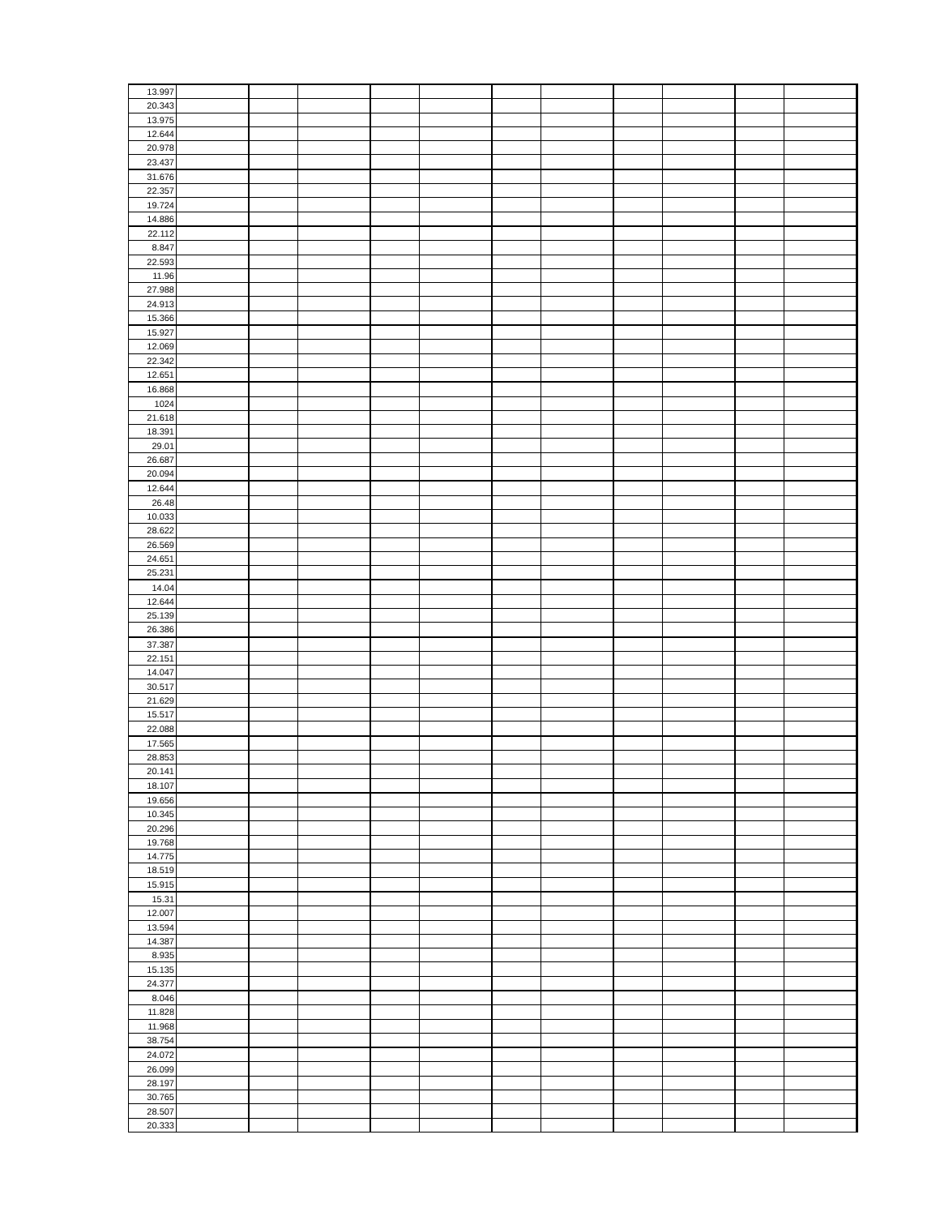| 13.997 | | | | | | | | | | | |
| 20.343 | | | | | | | | | | | |
| 13.975 | | | | | | | | | | | |
| 12.644 | | | | | | | | | | | |
| 20.978 | | | | | | | | | | | |
| 23.437 | | | | | | | | | | | |
| 31.676 | | | | | | | | | | | |
| 22.357 | | | | | | | | | | | |
| 19.724 | | | | | | | | | | | |
| 14.886 | | | | | | | | | | | |
| 22.112 | | | | | | | | | | | |
| 8.847 | | | | | | | | | | | |
| 22.593 | | | | | | | | | | | |
| 11.96 | | | | | | | | | | | |
| 27.988 | | | | | | | | | | | |
| 24.913 | | | | | | | | | | | |
| 15.366 | | | | | | | | | | | |
| 15.927 | | | | | | | | | | | |
| 12.069 | | | | | | | | | | | |
| 22.342 | | | | | | | | | | | |
| 12.651 | | | | | | | | | | | |
| 16.868 | | | | | | | | | | | |
| 1024 | | | | | | | | | | | |
| 21.618 | | | | | | | | | | | |
| 18.391 | | | | | | | | | | | |
| 29.01 | | | | | | | | | | | |
| 26.687 | | | | | | | | | | | |
| 20.094 | | | | | | | | | | | |
| 12.644 | | | | | | | | | | | |
| 26.48 | | | | | | | | | | | |
| 10.033 | | | | | | | | | | | |
| 28.622 | | | | | | | | | | | |
| 26.569 | | | | | | | | | | | |
| 24.651 | | | | | | | | | | | |
| 25.231 | | | | | | | | | | | |
| 14.04 | | | | | | | | | | | |
| 12.644 | | | | | | | | | | | |
| 25.139 | | | | | | | | | | | |
| 26.386 | | | | | | | | | | | |
| 37.387 | | | | | | | | | | | |
| 22.151 | | | | | | | | | | | |
| 14.047 | | | | | | | | | | | |
| 30.517 | | | | | | | | | | | |
| 21.629 | | | | | | | | | | | |
| 15.517 | | | | | | | | | | | |
| 22.088 | | | | | | | | | | | |
| 17.565 | | | | | | | | | | | |
| 28.853 | | | | | | | | | | | |
| 20.141 | | | | | | | | | | | |
| 18.107 | | | | | | | | | | | |
| 19.656 | | | | | | | | | | | |
| 10.345 | | | | | | | | | | | |
| 20.296 | | | | | | | | | | | |
| 19.768 | | | | | | | | | | | |
| 14.775 | | | | | | | | | | | |
| 18.519 | | | | | | | | | | | |
| 15.915 | | | | | | | | | | | |
| 15.31 | | | | | | | | | | | |
| 12.007 | | | | | | | | | | | |
| 13.594 | | | | | | | | | | | |
| 14.387 | | | | | | | | | | | |
| 8.935 | | | | | | | | | | | |
| 15.135 | | | | | | | | | | | |
| 24.377 | | | | | | | | | | | |
| 8.046 | | | | | | | | | | | |
| 11.828 | | | | | | | | | | | |
| 11.968 | | | | | | | | | | | |
| 38.754 | | | | | | | | | | | |
| 24.072 | | | | | | | | | | | |
| 26.099 | | | | | | | | | | | |
| 28.197 | | | | | | | | | | | |
| 30.765 | | | | | | | | | | | |
| 28.507 | | | | | | | | | | | |
| 20.333 | | | | | | | | | | | |